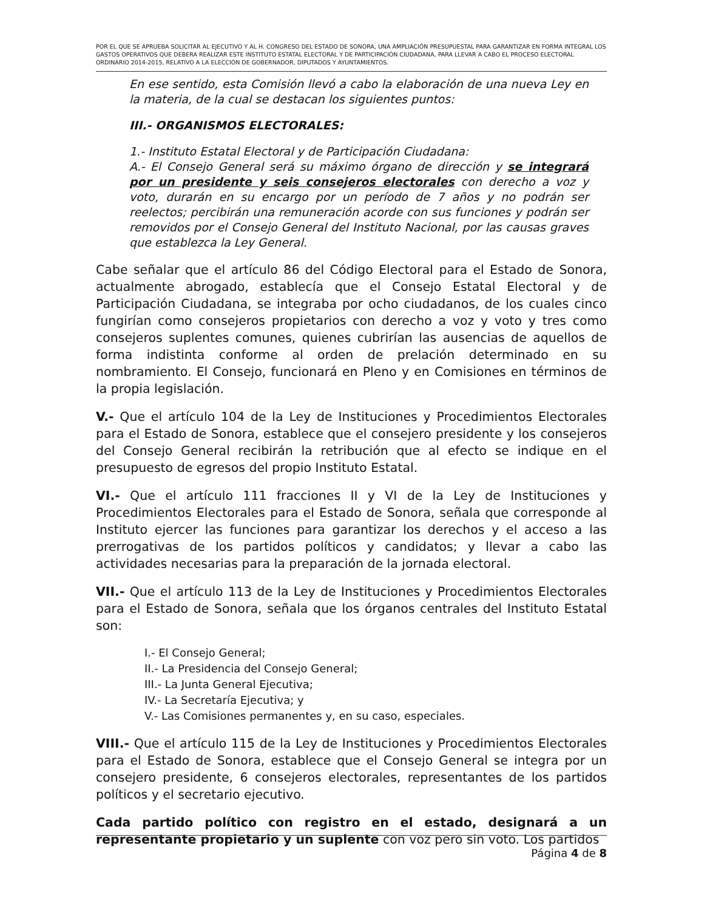POR EL QUE SE APRUEBA SOLICITAR AL EJECUTIVO Y AL H. CONGRESO DEL ESTADO DE SONORA, UNA AMPLIACIÓN PRESUPUESTAL PARA GARANTIZAR EN FORMA INTEGRAL LOS GASTOS OPERATIVOS QUE DEBERA REALIZAR ESTE INSTITUTO ESTATAL ELECTORAL Y DE PARTICIPACIÓN CIUDADANA, PARA LLEVAR A CABO EL PROCESO ELECTORAL ORDINARIO 2014-2015, RELATIVO A LA ELECCIÓN DE GOBERNADOR, DIPUTADOS Y AYUNTAMIENTOS.
En ese sentido, esta Comisión llevó a cabo la elaboración de una nueva Ley en la materia, de la cual se destacan los siguientes puntos:
III.- ORGANISMOS ELECTORALES:
1.- Instituto Estatal Electoral y de Participación Ciudadana:
A.- El Consejo General será su máximo órgano de dirección y se integrará por un presidente y seis consejeros electorales con derecho a voz y voto, durarán en su encargo por un período de 7 años y no podrán ser reelectos; percibirán una remuneración acorde con sus funciones y podrán ser removidos por el Consejo General del Instituto Nacional, por las causas graves que establezca la Ley General.
Cabe señalar que el artículo 86 del Código Electoral para el Estado de Sonora, actualmente abrogado, establecía que el Consejo Estatal Electoral y de Participación Ciudadana, se integraba por ocho ciudadanos, de los cuales cinco fungirían como consejeros propietarios con derecho a voz y voto y tres como consejeros suplentes comunes, quienes cubrirían las ausencias de aquellos de forma indistinta conforme al orden de prelación determinado en su nombramiento. El Consejo, funcionará en Pleno y en Comisiones en términos de la propia legislación.
V.- Que el artículo 104 de la Ley de Instituciones y Procedimientos Electorales para el Estado de Sonora, establece que el consejero presidente y los consejeros del Consejo General recibirán la retribución que al efecto se indique en el presupuesto de egresos del propio Instituto Estatal.
VI.- Que el artículo 111 fracciones II y VI de la Ley de Instituciones y Procedimientos Electorales para el Estado de Sonora, señala que corresponde al Instituto ejercer las funciones para garantizar los derechos y el acceso a las prerrogativas de los partidos políticos y candidatos; y llevar a cabo las actividades necesarias para la preparación de la jornada electoral.
VII.- Que el artículo 113 de la Ley de Instituciones y Procedimientos Electorales para el Estado de Sonora, señala que los órganos centrales del Instituto Estatal son:
I.- El Consejo General;
II.- La Presidencia del Consejo General;
III.- La Junta General Ejecutiva;
IV.- La Secretaría Ejecutiva; y
V.- Las Comisiones permanentes y, en su caso, especiales.
VIII.- Que el artículo 115 de la Ley de Instituciones y Procedimientos Electorales para el Estado de Sonora, establece que el Consejo General se integra por un consejero presidente, 6 consejeros electorales, representantes de los partidos políticos y el secretario ejecutivo.
Cada partido político con registro en el estado, designará a un representante propietario y un suplente con voz pero sin voto. Los partidos
Página 4 de 8